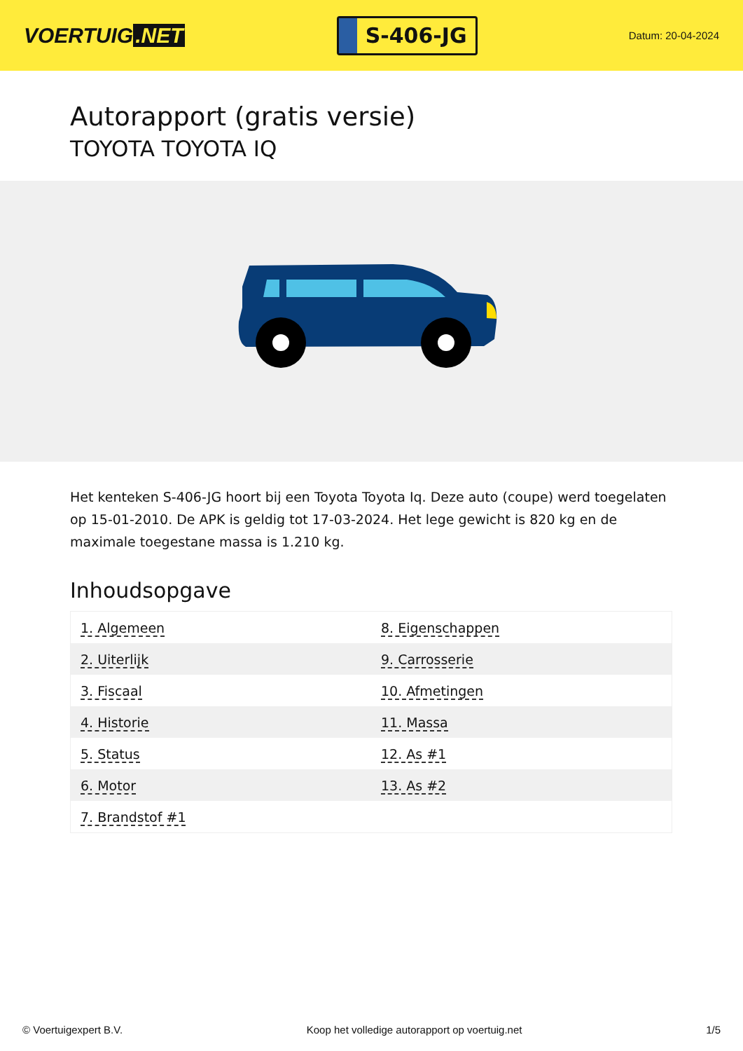VOERTUIG.NET
S-406-JG
Datum: 20-04-2024
Autorapport (gratis versie)
TOYOTA TOYOTA IQ
Het kenteken S-406-JG hoort bij een Toyota Toyota Iq. Deze auto (coupe) werd toegelaten op 15-01-2010. De APK is geldig tot 17-03-2024. Het lege gewicht is 820 kg en de maximale toegestane massa is 1.210 kg.
Inhoudsopgave
| 1. Algemeen | 8. Eigenschappen |
| 2. Uiterlijk | 9. Carrosserie |
| 3. Fiscaal | 10. Afmetingen |
| 4. Historie | 11. Massa |
| 5. Status | 12. As #1 |
| 6. Motor | 13. As #2 |
| 7. Brandstof #1 | |
© Voertuigexpert B.V. Koop het volledige autorapport op voertuig.net
1/5